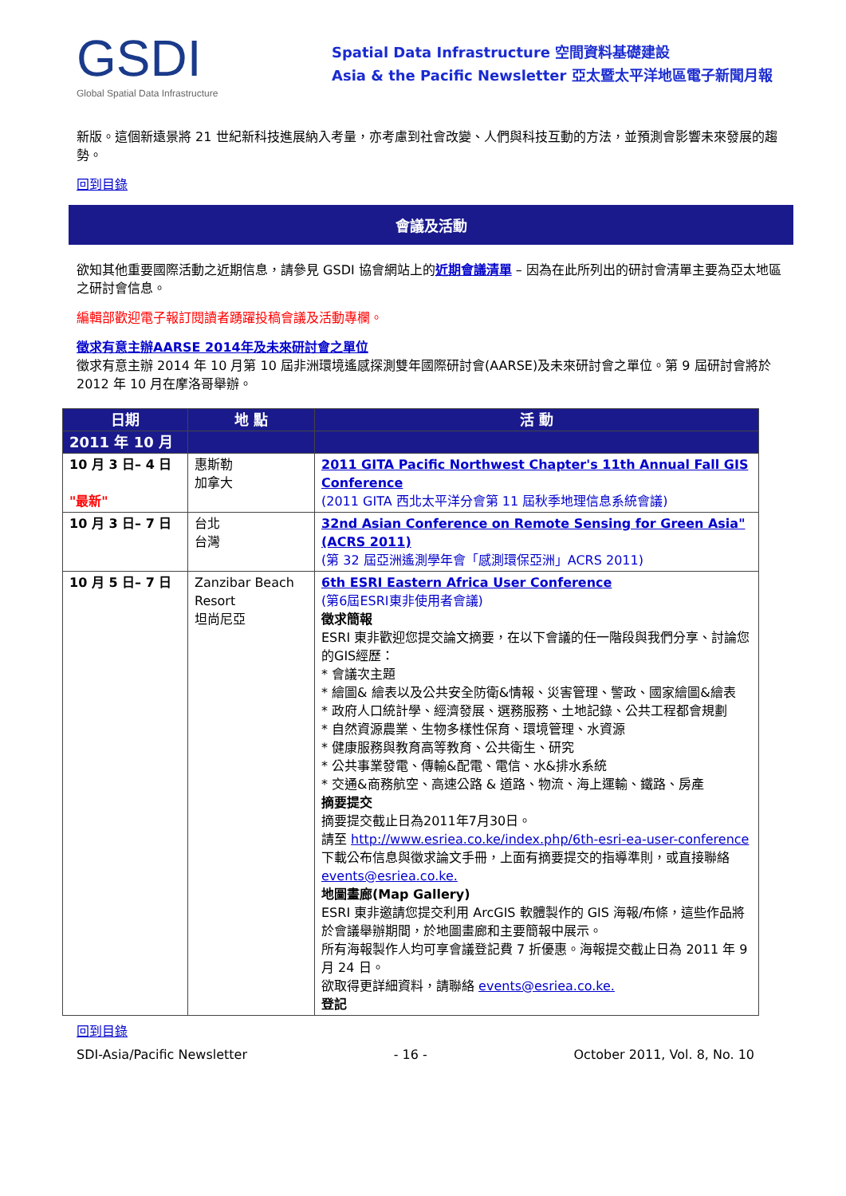GSDI
Global Spatial Data Infrastructure
Spatial Data Infrastructure 空間資料基礎建設
Asia & the Pacific Newsletter 亞太暨太平洋地區電子新聞月報
新版。這個新遠景將 21 世紀新科技進展納入考量，亦考慮到社會改變、人們與科技互動的方法，並預測會影響未來發展的趨勢。
回到目錄
會議及活動
欲知其他重要國際活動之近期信息，請參見 GSDI 協會網站上的近期會議清單 – 因為在此所列出的研討會清單主要為亞太地區之研討會信息。
編輯部歡迎電子報訂閱讀者踴躍投稿會議及活動專欄。
徵求有意主辦AARSE 2014年及未來研討會之單位
徵求有意主辦 2014 年 10 月第 10 屆非洲環境遙感探測雙年國際研討會(AARSE)及未來研討會之單位。第 9 屆研討會將於 2012 年 10 月在摩洛哥舉辦。
| 日期 | 地 點 | 活 動 |
| --- | --- | --- |
| 2011 年 10 月 | | |
| 10 月 3 日– 4 日 "最新" | 惠斯勒 加拿大 | 2011 GITA Pacific Northwest Chapter's 11th Annual Fall GIS Conference (2011 GITA 西北太平洋分會第 11 屆秋季地理信息系統會議) |
| 10 月 3 日– 7 日 | 台北 台灣 | 32nd Asian Conference on Remote Sensing for Green Asia" (ACRS 2011) (第 32 屆亞洲遙測學年會「感測環保亞洲」ACRS 2011) |
| 10 月 5 日– 7 日 | Zanzibar Beach Resort 坦尚尼亞 | 6th ESRI Eastern Africa User Conference (第6屆ESRI東非使用者會議) 徵求簡報 ESRI 東非歡迎您提交論文摘要，在以下會議的任一階段與我們分享、討論您的GIS經歷： * 會議次主題 * 繪圖& 繪表以及公共安全防衛&情報、災害管理、警政、國家繪圖&繪表 * 政府人口統計學、經濟發展、選務服務、土地記錄、公共工程都會規劃 * 自然資源農業、生物多樣性保育、環境管理、水資源 * 健康服務與教育高等教育、公共衛生、研究 * 公共事業發電、傳輸&配電、電信、水&排水系統 * 交通&商務航空、高速公路 & 道路、物流、海上運輸、鐵路、房產 摘要提交 摘要提交截止日為2011年7月30日。 請至 http://www.esriea.co.ke/index.php/6th-esri-ea-user-conference 下載公布信息與徵求論文手冊，上面有摘要提交的指導準則，或直接聯絡 events@esriea.co.ke. 地圖畫廊(Map Gallery) ESRI 東非邀請您提交利用 ArcGIS 軟體製作的 GIS 海報/布條，這些作品將於會議舉辦期間，於地圖畫廊和主要簡報中展示。 所有海報製作人均可享會議登記費 7 折優惠。海報提交截止日為 2011 年 9 月 24 日。 欲取得更詳細資料，請聯絡 events@esriea.co.ke. 登記 |
回到目錄
SDI-Asia/Pacific Newsletter - 16 - October 2011, Vol. 8, No. 10